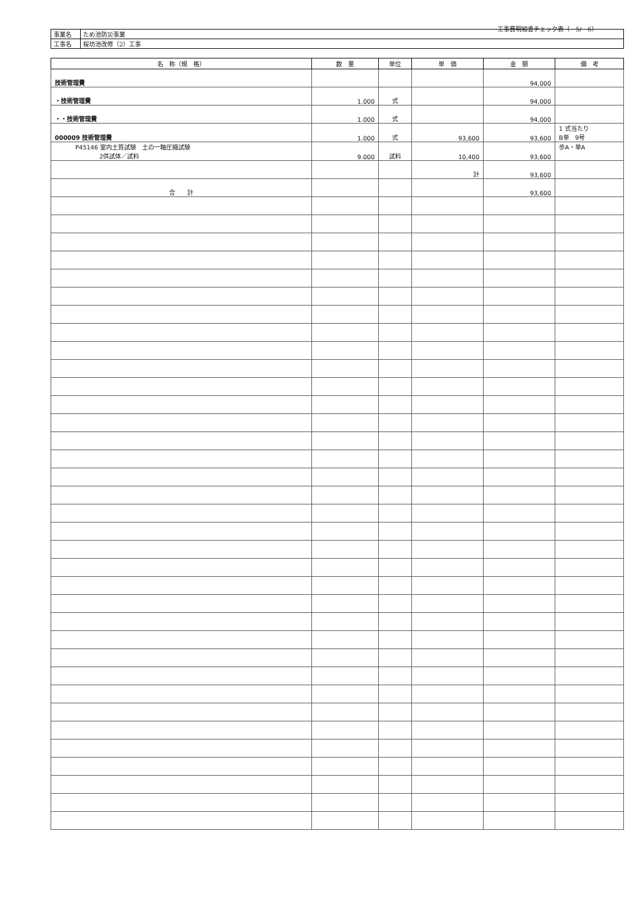工事費明細書チェック表（　5/　6）
| 事業名 | ため池防災事業 |
| 工事名 | 桜坊池改修（2）工事 |
| 名 称（規 格） | 数 量 | 単位 | 単 価 | 金 額 | 備 考 |
| --- | --- | --- | --- | --- | --- |
| 技術管理費 | | | | 94,000 | |
| ・技術管理費 | 1.000 | 式 | | 94,000 | |
| ・・技術管理費 | 1.000 | 式 | | 94,000 | |
| 000009 技術管理費 | 1.000 | 式 | 93,600 | 93,600 | 1 式当たり B単 9号 |
| P45146 室内土質試験 土の一軸圧縮試験 2供試体／試料 | 9.000 | 試料 | 10,400 | 93,600 | 歩A・単A |
| | | | 計 | 93,600 | |
| 合 計 | | | | 93,600 | |